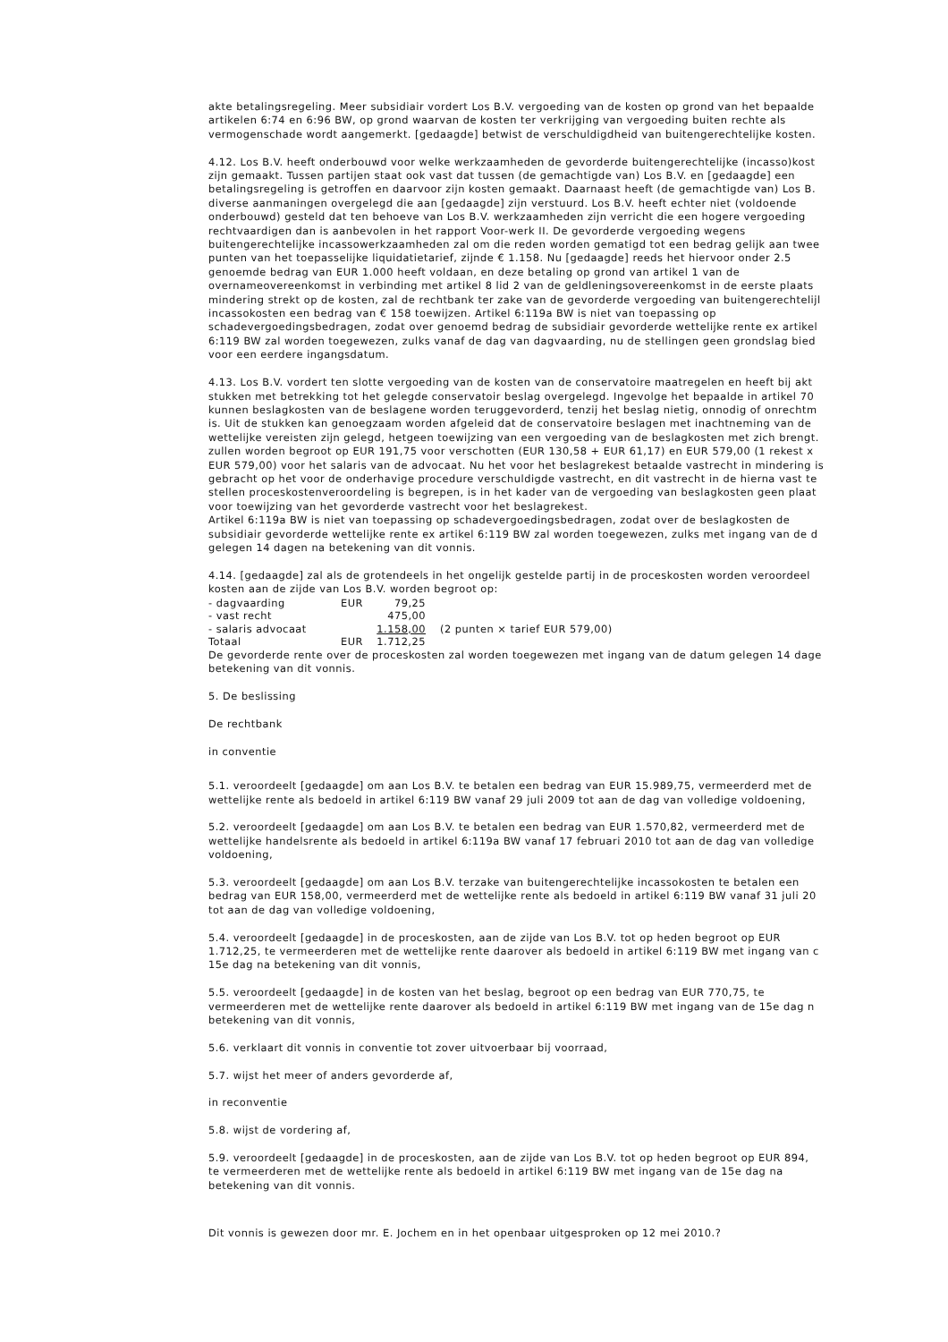akte betalingsregeling. Meer subsidiair vordert Los B.V. vergoeding van de kosten op grond van het bepaalde
artikelen 6:74 en 6:96 BW, op grond waarvan de kosten ter verkrijging van vergoeding buiten rechte als
vermogenschade wordt aangemerkt. [gedaagde] betwist de verschuldigdheid van buitengerechtelijke kosten.
4.12. Los B.V. heeft onderbouwd voor welke werkzaamheden de gevorderde buitengerechtelijke (incasso)kost
zijn gemaakt. Tussen partijen staat ook vast dat tussen (de gemachtigde van) Los B.V. en [gedaagde] een
betalingsregeling is getroffen en daarvoor zijn kosten gemaakt. Daarnaast heeft (de gemachtigde van) Los B.
diverse aanmaningen overgelegd die aan [gedaagde] zijn verstuurd. Los B.V. heeft echter niet (voldoende
onderbouwd) gesteld dat ten behoeve van Los B.V. werkzaamheden zijn verricht die een hogere vergoeding
rechtvaardigen dan is aanbevolen in het rapport Voor-werk II. De gevorderde vergoeding wegens
buitengerechtelijke incassowerkzaamheden zal om die reden worden gematigd tot een bedrag gelijk aan twee
punten van het toepasselijke liquidatietarief, zijnde € 1.158. Nu [gedaagde] reeds het hiervoor onder 2.5
genoemde bedrag van EUR 1.000 heeft voldaan, en deze betaling op grond van artikel 1 van de
overnameovereenkomst in verbinding met artikel 8 lid 2 van de geldleningsovereenkomst in de eerste plaats
mindering strekt op de kosten, zal de rechtbank ter zake van de gevorderde vergoeding van buitengerechtelijl
incassokosten een bedrag van € 158 toewijzen. Artikel 6:119a BW is niet van toepassing op
schadevergoedingsbedragen, zodat over genoemd bedrag de subsidiair gevorderde wettelijke rente ex artikel
6:119 BW zal worden toegewezen, zulks vanaf de dag van dagvaarding, nu de stellingen geen grondslag bied
voor een eerdere ingangsdatum.
4.13. Los B.V. vordert ten slotte vergoeding van de kosten van de conservatoire maatregelen en heeft bij akt
stukken met betrekking tot het gelegde conservatoir beslag overgelegd. Ingevolge het bepaalde in artikel 70
kunnen beslagkosten van de beslagene worden teruggevorderd, tenzij het beslag nietig, onnodig of onrechtm
is. Uit de stukken kan genoegzaam worden afgeleid dat de conservatoire beslagen met inachtneming van de
wettelijke vereisten zijn gelegd, hetgeen toewijzing van een vergoeding van de beslagkosten met zich brengt.
zullen worden begroot op EUR 191,75 voor verschotten (EUR 130,58 + EUR 61,17) en EUR 579,00 (1 rekest x
EUR 579,00) voor het salaris van de advocaat. Nu het voor het beslagrekest betaalde vastrecht in mindering is
gebracht op het voor de onderhavige procedure verschuldigde vastrecht, en dit vastrecht in de hierna vast te
stellen proceskostenveroordeling is begrepen, is in het kader van de vergoeding van beslagkosten geen plaat
voor toewijzing van het gevorderde vastrecht voor het beslagrekest.
Artikel 6:119a BW is niet van toepassing op schadevergoedingsbedragen, zodat over de beslagkosten de
subsidiair gevorderde wettelijke rente ex artikel 6:119 BW zal worden toegewezen, zulks met ingang van de d
gelegen 14 dagen na betekening van dit vonnis.
4.14. [gedaagde] zal als de grotendeels in het ongelijk gestelde partij in de proceskosten worden veroordeel
kosten aan de zijde van Los B.V. worden begroot op:
| - dagvaarding | EUR | 79,25 | |
| - vast recht | | 475,00 | |
| - salaris advocaat | | 1.158,00 | (2 punten × tarief EUR 579,00) |
| Totaal | EUR | 1.712,25 | |
De gevorderde rente over de proceskosten zal worden toegewezen met ingang van de datum gelegen 14 dage
betekening van dit vonnis.
5. De beslissing
De rechtbank
in conventie
5.1. veroordeelt [gedaagde] om aan Los B.V. te betalen een bedrag van EUR 15.989,75, vermeerderd met de
wettelijke rente als bedoeld in artikel 6:119 BW vanaf 29 juli 2009 tot aan de dag van volledige voldoening,
5.2. veroordeelt [gedaagde] om aan Los B.V. te betalen een bedrag van EUR 1.570,82, vermeerderd met de
wettelijke handelsrente als bedoeld in artikel 6:119a BW vanaf 17 februari 2010 tot aan de dag van volledige
voldoening,
5.3. veroordeelt [gedaagde] om aan Los B.V. terzake van buitengerechtelijke incassokosten te betalen een
bedrag van EUR 158,00, vermeerderd met de wettelijke rente als bedoeld in artikel 6:119 BW vanaf 31 juli 20
tot aan de dag van volledige voldoening,
5.4. veroordeelt [gedaagde] in de proceskosten, aan de zijde van Los B.V. tot op heden begroot op EUR
1.712,25, te vermeerderen met de wettelijke rente daarover als bedoeld in artikel 6:119 BW met ingang van c
15e dag na betekening van dit vonnis,
5.5. veroordeelt [gedaagde] in de kosten van het beslag, begroot op een bedrag van EUR 770,75, te
vermeerderen met de wettelijke rente daarover als bedoeld in artikel 6:119 BW met ingang van de 15e dag n
betekening van dit vonnis,
5.6. verklaart dit vonnis in conventie tot zover uitvoerbaar bij voorraad,
5.7. wijst het meer of anders gevorderde af,
in reconventie
5.8. wijst de vordering af,
5.9. veroordeelt [gedaagde] in de proceskosten, aan de zijde van Los B.V. tot op heden begroot op EUR 894,
te vermeerderen met de wettelijke rente als bedoeld in artikel 6:119 BW met ingang van de 15e dag na
betekening van dit vonnis.
Dit vonnis is gewezen door mr. E. Jochem en in het openbaar uitgesproken op 12 mei 2010.?